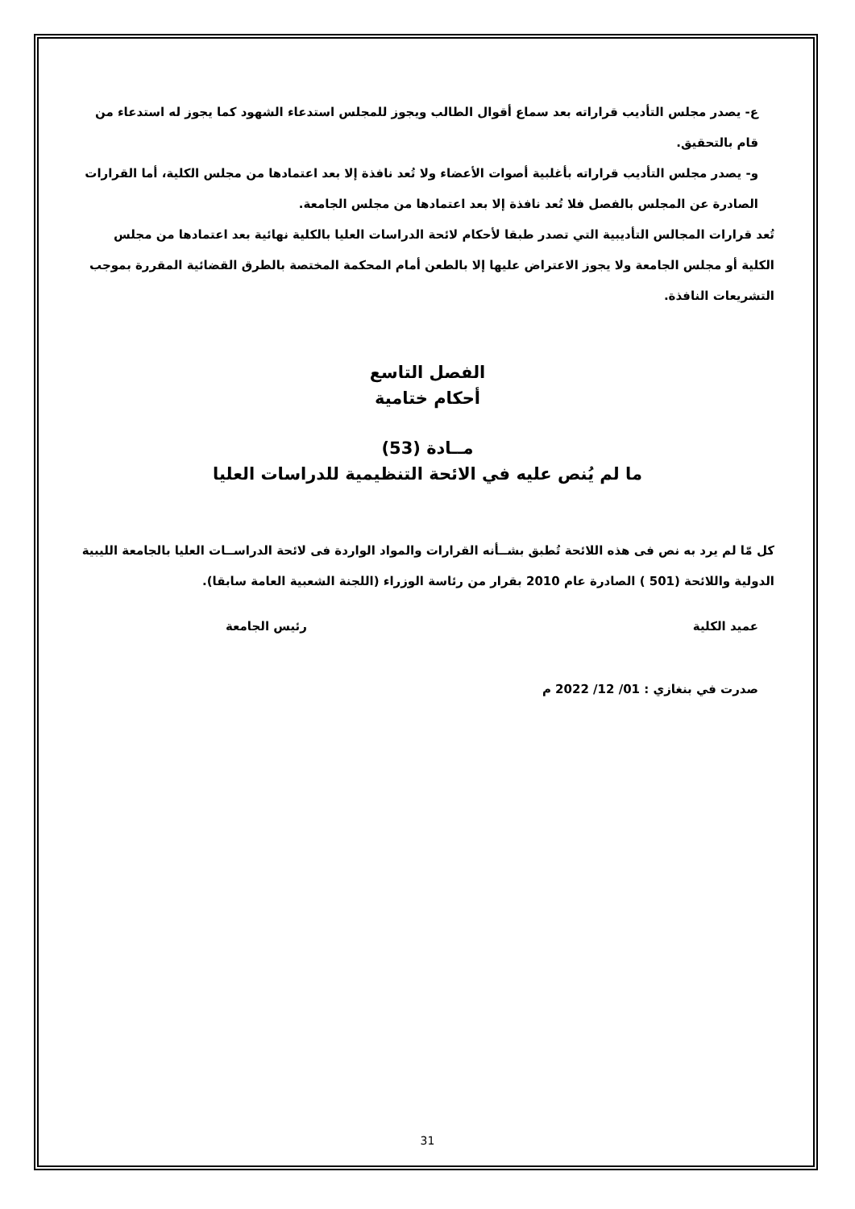ع- يصدر مجلس التأديب قراراته بعد سماع أقوال الطالب ويجوز للمجلس استدعاء الشهود كما يجوز له استدعاء من قام بالتحقيق.
و- يصدر مجلس التأديب قراراته بأغلبية أصوات الأعضاء ولا تُعد نافذة إلا بعد اعتمادها من مجلس الكلية، أما القرارات الصادرة عن المجلس بالفصل فلا تُعد نافذة إلا بعد اعتمادها من مجلس الجامعة.
تُعد قرارات المجالس التأديبية التي تصدر طبقا لأحكام لائحة الدراسات العليا بالكلية نهائية بعد اعتمادها من مجلس الكلية أو مجلس الجامعة ولا يجوز الاعتراض عليها إلا بالطعن أمام المحكمة المختصة بالطرق القضائية المقررة بموجب التشريعات النافذة.
الفصل التاسع
أحكام ختامية
مــادة (53)
ما لم يُنص عليه في الائحة التنظيمية للدراسات العليا
كل مّا لم يرد به نص فى هذه اللائحة تُطبق بشــأنه القرارات والمواد الواردة فى لائحة الدراســات العليا بالجامعة الليبية الدولية واللائحة (501 ) الصادرة عام 2010 بقرار من رئاسة الوزراء (اللجنة الشعبية العامة سابقا).
عميد الكلية رئيس الجامعة
صدرت في بنغازي : 01/ 12/ 2022 م
31